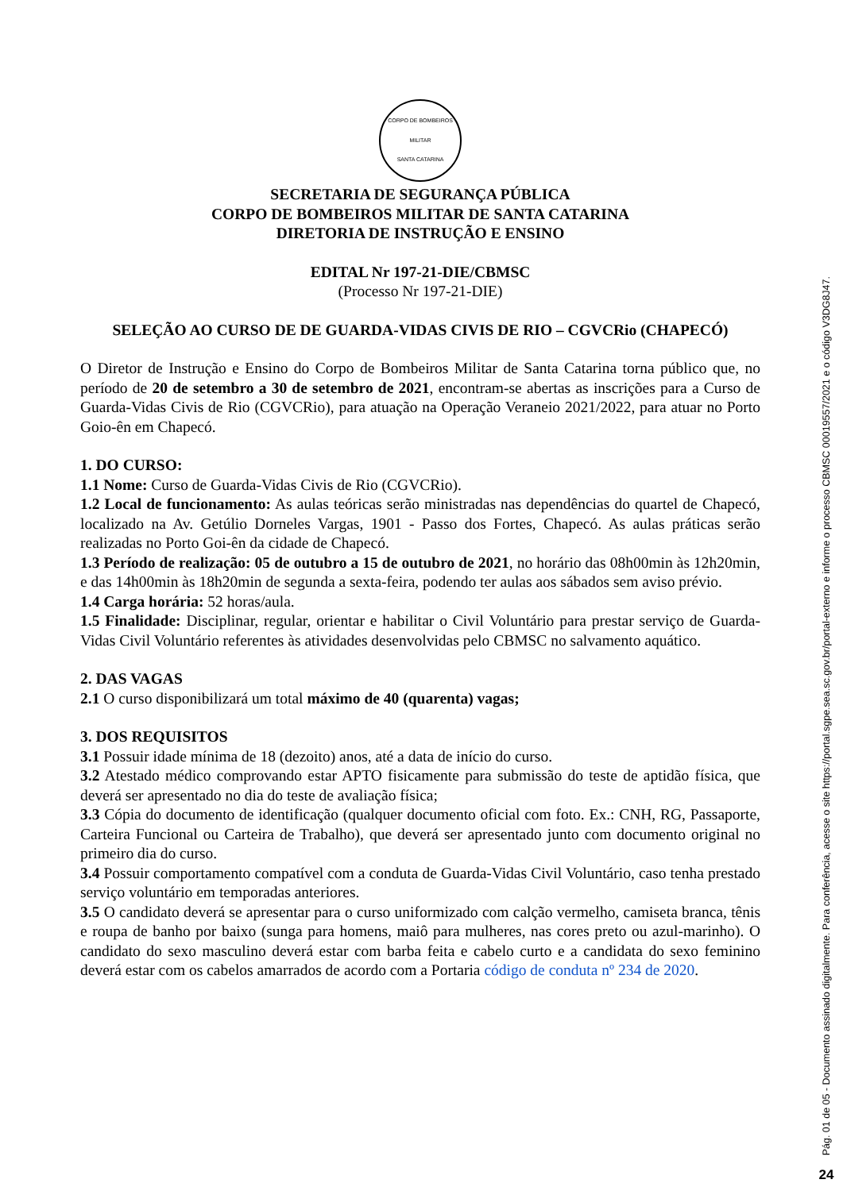CORPO DE BOMBEIROS MILITAR
SANTA CATARINA
SECRETARIA DE SEGURANÇA PÚBLICA
CORPO DE BOMBEIROS MILITAR DE SANTA CATARINA
DIRETORIA DE INSTRUÇÃO E ENSINO
EDITAL Nr 197-21-DIE/CBMSC
(Processo Nr 197-21-DIE)
SELEÇÃO AO CURSO DE DE GUARDA-VIDAS CIVIS DE RIO – CGVCRio (CHAPECÓ)
O Diretor de Instrução e Ensino do Corpo de Bombeiros Militar de Santa Catarina torna público que, no período de 20 de setembro a 30 de setembro de 2021, encontram-se abertas as inscrições para a Curso de Guarda-Vidas Civis de Rio (CGVCRio), para atuação na Operação Veraneio 2021/2022, para atuar no Porto Goio-ên em Chapecó.
1. DO CURSO:
1.1 Nome: Curso de Guarda-Vidas Civis de Rio (CGVCRio).
1.2 Local de funcionamento: As aulas teóricas serão ministradas nas dependências do quartel de Chapecó, localizado na Av. Getúlio Dorneles Vargas, 1901 - Passo dos Fortes, Chapecó. As aulas práticas serão realizadas no Porto Goi-ên da cidade de Chapecó.
1.3 Período de realização: 05 de outubro a 15 de outubro de 2021, no horário das 08h00min às 12h20min, e das 14h00min às 18h20min de segunda a sexta-feira, podendo ter aulas aos sábados sem aviso prévio.
1.4 Carga horária: 52 horas/aula.
1.5 Finalidade: Disciplinar, regular, orientar e habilitar o Civil Voluntário para prestar serviço de Guarda-Vidas Civil Voluntário referentes às atividades desenvolvidas pelo CBMSC no salvamento aquático.
2. DAS VAGAS
2.1 O curso disponibilizará um total máximo de 40 (quarenta) vagas;
3. DOS REQUISITOS
3.1 Possuir idade mínima de 18 (dezoito) anos, até a data de início do curso.
3.2 Atestado médico comprovando estar APTO fisicamente para submissão do teste de aptidão física, que deverá ser apresentado no dia do teste de avaliação física;
3.3 Cópia do documento de identificação (qualquer documento oficial com foto. Ex.: CNH, RG, Passaporte, Carteira Funcional ou Carteira de Trabalho), que deverá ser apresentado junto com documento original no primeiro dia do curso.
3.4 Possuir comportamento compatível com a conduta de Guarda-Vidas Civil Voluntário, caso tenha prestado serviço voluntário em temporadas anteriores.
3.5 O candidato deverá se apresentar para o curso uniformizado com calção vermelho, camiseta branca, tênis e roupa de banho por baixo (sunga para homens, maiô para mulheres, nas cores preto ou azul-marinho). O candidato do sexo masculino deverá estar com barba feita e cabelo curto e a candidata do sexo feminino deverá estar com os cabelos amarrados de acordo com a Portaria código de conduta nº 234 de 2020.
Pág. 01 de 05 - Documento assinado digitalmente. Para conferência, acesse o site https://portal.sgpe.sea.sc.gov.br/portal-externo e informe o processo CBMSC 00019557/2021 e o código V3DG8J47.
24